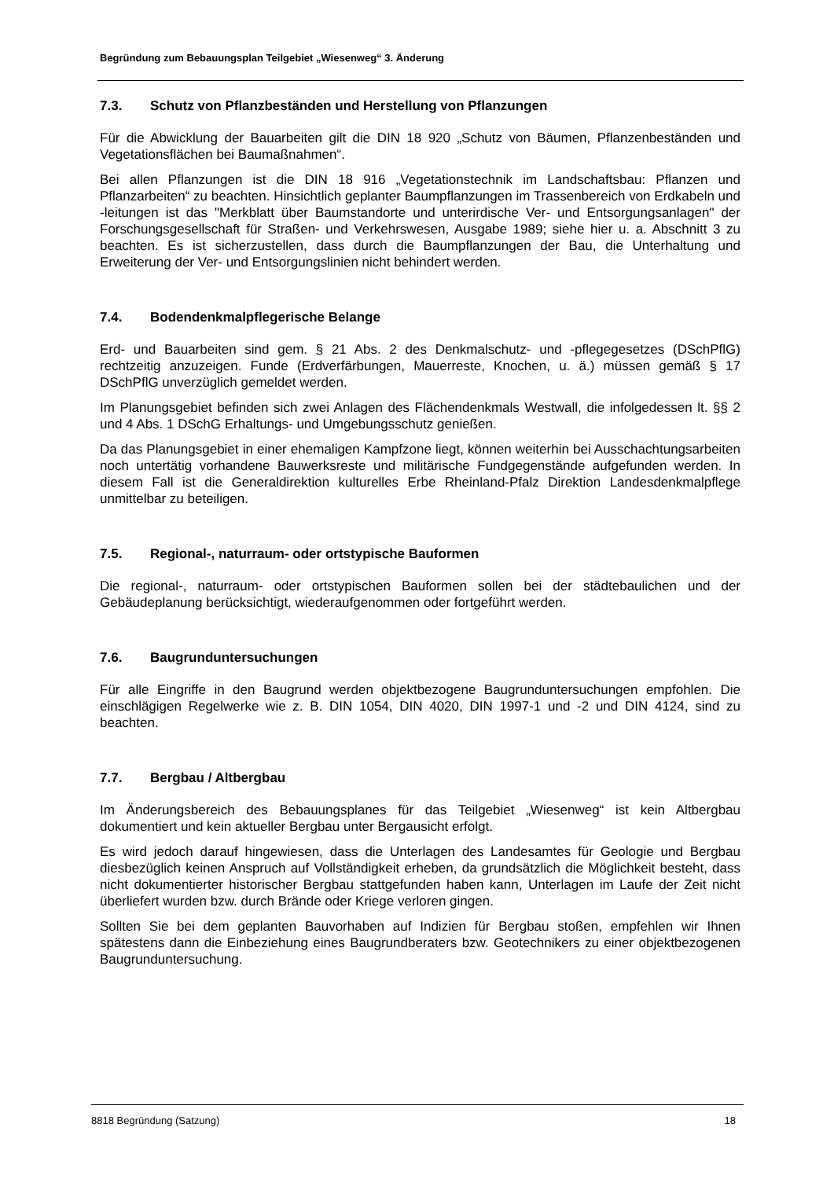Begründung zum Bebauungsplan Teilgebiet „Wiesenweg“ 3. Änderung
7.3. Schutz von Pflanzbeständen und Herstellung von Pflanzungen
Für die Abwicklung der Bauarbeiten gilt die DIN 18 920 „Schutz von Bäumen, Pflanzenbeständen und Vegetationsflächen bei Baumaßnahmen“.
Bei allen Pflanzungen ist die DIN 18 916 „Vegetationstechnik im Landschaftsbau: Pflanzen und Pflanzarbeiten“ zu beachten. Hinsichtlich geplanter Baumpflanzungen im Trassenbereich von Erdkabeln und -leitungen ist das "Merkblatt über Baumstandorte und unterirdische Ver- und Entsorgungsanlagen" der Forschungsgesellschaft für Straßen- und Verkehrswesen, Ausgabe 1989; siehe hier u. a. Abschnitt 3 zu beachten. Es ist sicherzustellen, dass durch die Baumpflanzungen der Bau, die Unterhaltung und Erweiterung der Ver- und Entsorgungslinien nicht behindert werden.
7.4. Bodendenkmalpflegerische Belange
Erd- und Bauarbeiten sind gem. § 21 Abs. 2 des Denkmalschutz- und -pflegegesetzes (DSchPflG) rechtzeitig anzuzeigen. Funde (Erdverfärbungen, Mauerreste, Knochen, u. ä.) müssen gemäß § 17 DSchPflG unverzüglich gemeldet werden.
Im Planungsgebiet befinden sich zwei Anlagen des Flächendenkmals Westwall, die infolgedessen lt. §§ 2 und 4 Abs. 1 DSchG Erhaltungs- und Umgebungsschutz genießen.
Da das Planungsgebiet in einer ehemaligen Kampfzone liegt, können weiterhin bei Ausschachtungsarbeiten noch untertätig vorhandene Bauwerksreste und militärische Fundgegenstände aufgefunden werden. In diesem Fall ist die Generaldirektion kulturelles Erbe Rheinland-Pfalz Direktion Landesdenkmalpflege unmittelbar zu beteiligen.
7.5. Regional-, naturraum- oder ortstypische Bauformen
Die regional-, naturraum- oder ortstypischen Bauformen sollen bei der städtebaulichen und der Gebäudeplanung berücksichtigt, wiederaufgenommen oder fortgeführt werden.
7.6. Baugrunduntersuchungen
Für alle Eingriffe in den Baugrund werden objektbezogene Baugrunduntersuchungen empfohlen. Die einschlägigen Regelwerke wie z. B. DIN 1054, DIN 4020, DIN 1997-1 und -2 und DIN 4124, sind zu beachten.
7.7. Bergbau / Altbergbau
Im Änderungsbereich des Bebauungsplanes für das Teilgebiet „Wiesenweg“ ist kein Altbergbau dokumentiert und kein aktueller Bergbau unter Bergausicht erfolgt.
Es wird jedoch darauf hingewiesen, dass die Unterlagen des Landesamtes für Geologie und Bergbau diesbezüglich keinen Anspruch auf Vollständigkeit erheben, da grundsätzlich die Möglichkeit besteht, dass nicht dokumentierter historischer Bergbau stattgefunden haben kann, Unterlagen im Laufe der Zeit nicht überliefert wurden bzw. durch Brände oder Kriege verloren gingen.
Sollten Sie bei dem geplanten Bauvorhaben auf Indizien für Bergbau stoßen, empfehlen wir Ihnen spätestens dann die Einbeziehung eines Baugrundberaters bzw. Geotechnikers zu einer objektbezogenen Baugrunduntersuchung.
8818 Begründung (Satzung) 18